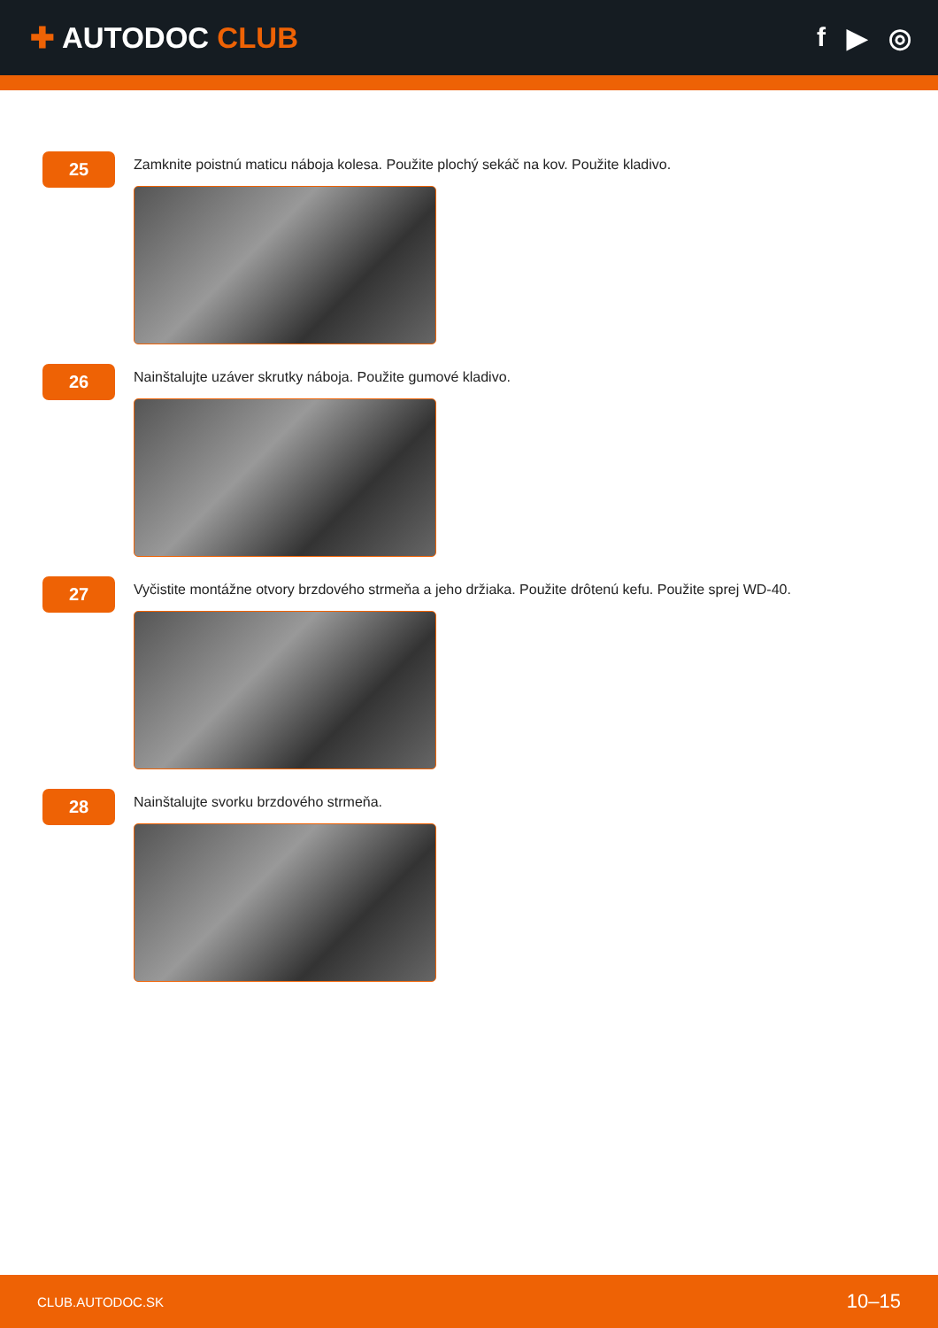✚ AUTODOC CLUB f ▶ ◎
25
Zamknite poistnú maticu náboja kolesa. Použite plochý sekáč na kov. Použite kladivo.
26
Nainštalujte uzáver skrutky náboja. Použite gumové kladivo.
27
Vyčistite montážne otvory brzdového strmeňa a jeho držiaka. Použite drôtenú kefu. Použite sprej WD-40.
28
Nainštalujte svorku brzdového strmeňa.
CLUB.AUTODOC.SK 10–15